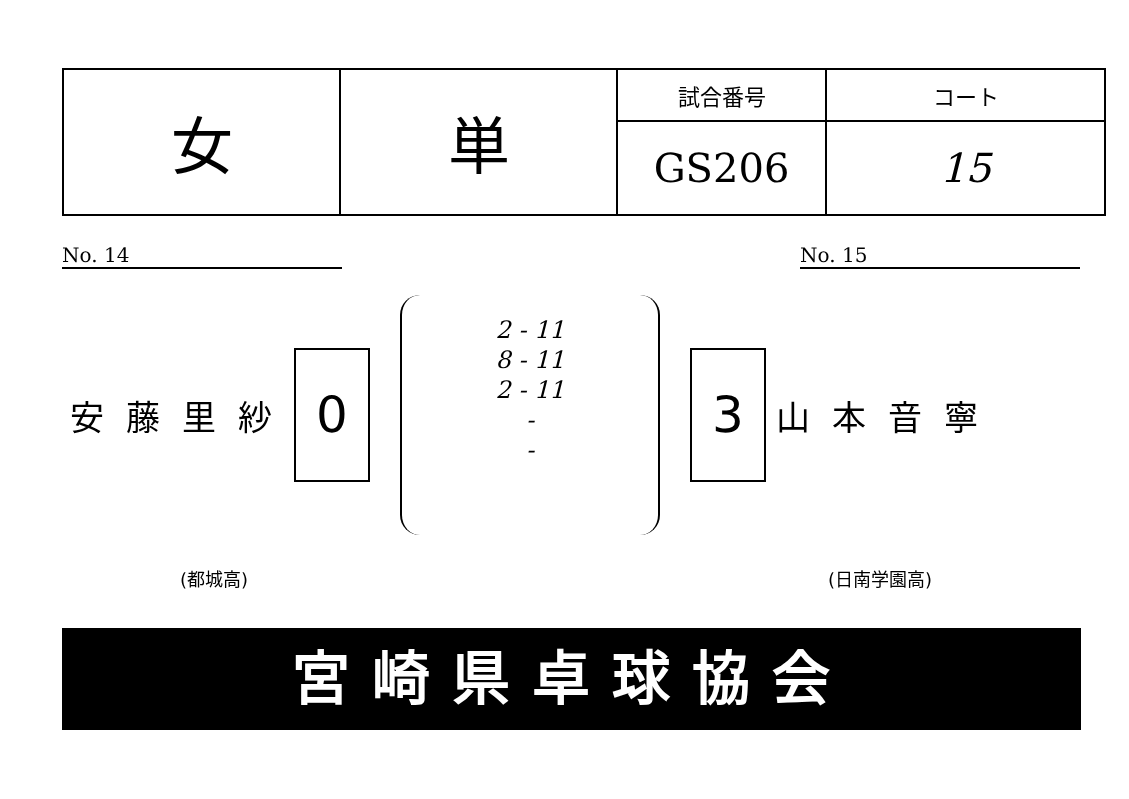| 女 | 単 | 試合番号 | コート |
| | | GS206 | 15 |
No. 14 No. 15
安藤里紗
0
2 - 11
8 - 11
2 - 11
-
-
3
山本音寧
(都城高) (日南学園高)
宮崎県卓球協会